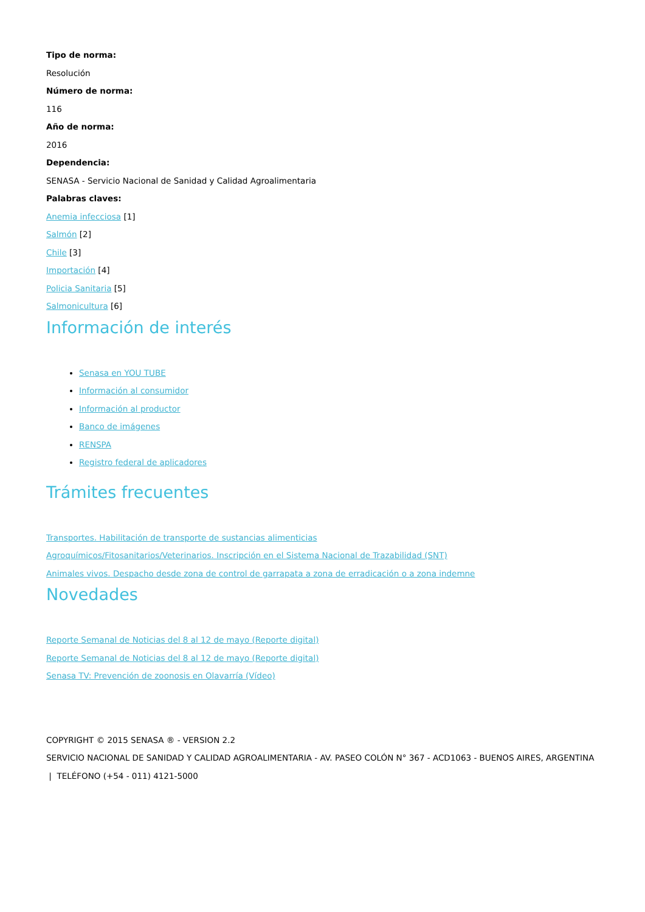Tipo de norma:
Resolución
Número de norma:
116
Año de norma:
2016
Dependencia:
SENASA - Servicio Nacional de Sanidad y Calidad Agroalimentaria
Palabras claves:
Anemia infecciosa [1]
Salmón [2]
Chile [3]
Importación [4]
Policia Sanitaria [5]
Salmonicultura [6]
Información de interés
Senasa en YOU TUBE
Información al consumidor
Información al productor
Banco de imágenes
RENSPA
Registro federal de aplicadores
Trámites frecuentes
Transportes. Habilitación de transporte de sustancias alimenticias
Agroquímicos/Fitosanitarios/Veterinarios. Inscripción en el Sistema Nacional de Trazabilidad (SNT)
Animales vivos. Despacho desde zona de control de garrapata a zona de erradicación o a zona indemne
Novedades
Reporte Semanal de Noticias del 8 al 12 de mayo (Reporte digital)
Reporte Semanal de Noticias del 8 al 12 de mayo (Reporte digital)
Senasa TV: Prevención de zoonosis en Olavarría (Vídeo)
COPYRIGHT © 2015 SENASA ® - VERSION 2.2
SERVICIO NACIONAL DE SANIDAD Y CALIDAD AGROALIMENTARIA - AV. PASEO COLÓN N° 367 - ACD1063 - BUENOS AIRES, ARGENTINA | TELÉFONO (+54 - 011) 4121-5000